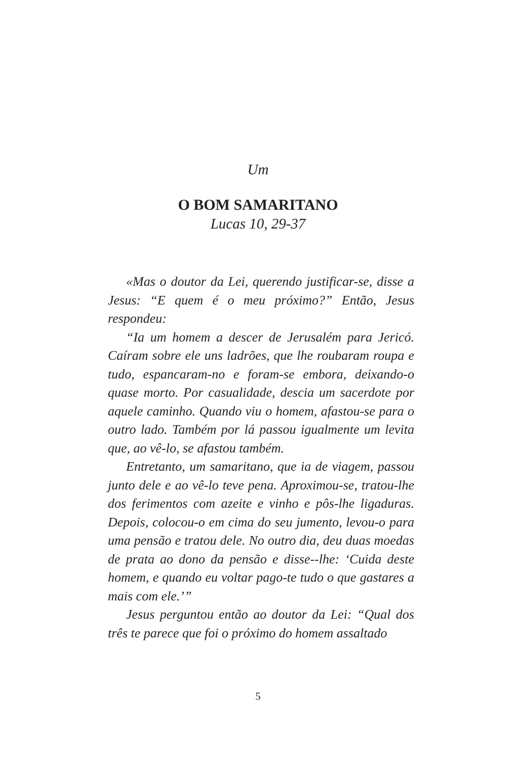Um
O BOM SAMARITANO
Lucas 10, 29-37
«Mas o doutor da Lei, querendo justificar-se, disse a Jesus: “E quem é o meu próximo?” Então, Jesus respondeu:
“Ia um homem a descer de Jerusalém para Jericó. Caíram sobre ele uns ladrões, que lhe roubaram roupa e tudo, espancaram-no e foram-se embora, deixando-o quase morto. Por casualidade, descia um sacerdote por aquele caminho. Quando viu o homem, afastou-se para o outro lado. Também por lá passou igualmente um levita que, ao vê-lo, se afastou também.
Entretanto, um samaritano, que ia de viagem, passou junto dele e ao vê-lo teve pena. Aproximou-se, tratou-lhe dos ferimentos com azeite e vinho e pôs-lhe ligaduras. Depois, colocou-o em cima do seu jumento, levou-o para uma pensão e tratou dele. No outro dia, deu duas moedas de prata ao dono da pensão e disse--lhe: ‘Cuida deste homem, e quando eu voltar pago-te tudo o que gastares a mais com ele.’”
Jesus perguntou então ao doutor da Lei: “Qual dos três te parece que foi o próximo do homem assaltado
5